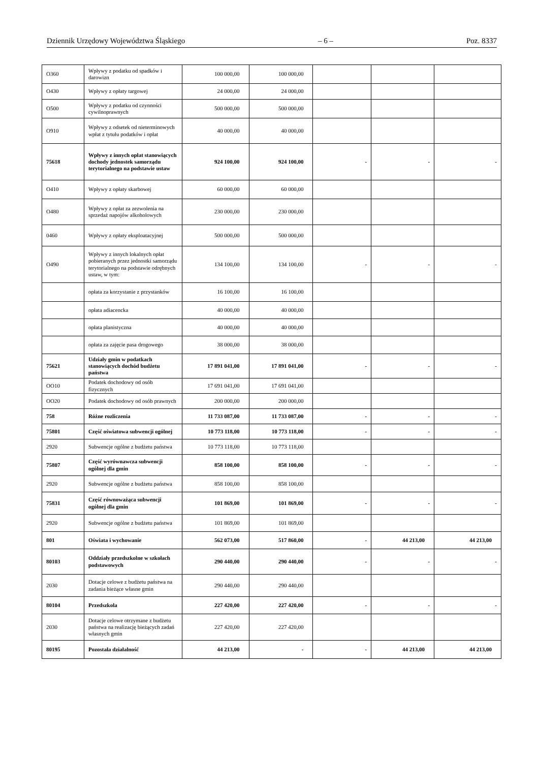Dziennik Urzędowy Województwa Śląskiego – 6 – Poz. 8337
| O360 | Wpływy z podatku od spadków i darowizn | 100 000,00 | 100 000,00 | | | |
| O430 | Wpływy z opłaty targowej | 24 000,00 | 24 000,00 | | | |
| O500 | Wpływy z podatku od czynności cywilnoprawnych | 500 000,00 | 500 000,00 | | | |
| O910 | Wpływy z odsetek od nieterminowych wpłat z tytułu podatków i opłat | 40 000,00 | 40 000,00 | | | |
| 75618 | Wpływy z innych opłat stanowiących dochody jednostek samorządu terytorialnego na podstawie ustaw | 924 100,00 | 924 100,00 | - | - | - |
| O410 | Wpływy z opłaty skarbowej | 60 000,00 | 60 000,00 | | | |
| O480 | Wpływy z opłat za zezwolenia na sprzedaż napojów alkoholowych | 230 000,00 | 230 000,00 | | | |
| 0460 | Wpływy z opłaty eksploatacyjnej | 500 000,00 | 500 000,00 | | | |
| O490 | Wpływy z innych lokalnych opłat pobieranych przez jednostki samorządu terytorialnego na podstawie odrębnych ustaw, w tym: | 134 100,00 | 134 100,00 | - | - | - |
| | opłata za korzystanie z przystanków | 16 100,00 | 16 100,00 | | | |
| | opłata adiacencka | 40 000,00 | 40 000,00 | | | |
| | opłata planistyczna | 40 000,00 | 40 000,00 | | | |
| | opłata za zajęcie pasa drogowego | 38 000,00 | 38 000,00 | | | |
| 75621 | Udziały gmin w podatkach stanowiących dochód budżetu państwa | 17 891 041,00 | 17 891 041,00 | - | - | - |
| OO10 | Podatek dochodowy od osób fizycznych | 17 691 041,00 | 17 691 041,00 | | | |
| OO20 | Podatek dochodowy od osób prawnych | 200 000,00 | 200 000,00 | | | |
| 758 | Różne rozliczenia | 11 733 087,00 | 11 733 087,00 | - | - | - |
| 75801 | Część oświatowa subwencji ogólnej | 10 773 118,00 | 10 773 118,00 | - | - | - |
| 2920 | Subwencje ogólne z budżetu państwa | 10 773 118,00 | 10 773 118,00 | | | |
| 75807 | Część wyrównawcza subwencji ogólnej dla gmin | 858 100,00 | 858 100,00 | - | - | - |
| 2920 | Subwencje ogólne z budżetu państwa | 858 100,00 | 858 100,00 | | | |
| 75831 | Część równoważąca subwencji ogólnej dla gmin | 101 869,00 | 101 869,00 | - | - | - |
| 2920 | Subwencje ogólne z budżetu państwa | 101 869,00 | 101 869,00 | | | |
| 801 | Oświata i wychowanie | 562 073,00 | 517 860,00 | - | 44 213,00 | 44 213,00 |
| 80103 | Oddziały przedszkolne w szkołach podstawowych | 290 440,00 | 290 440,00 | - | - | - |
| 2030 | Dotacje celowe z budżetu państwa na zadania bieżące własne gmin | 290 440,00 | 290 440,00 | | | |
| 80104 | Przedszkola | 227 420,00 | 227 420,00 | - | - | - |
| 2030 | Dotacje celowe otrzymane z budżetu państwa na realizację bieżących zadań własnych gmin | 227 420,00 | 227 420,00 | | | |
| 80195 | Pozostała działalność | 44 213,00 | - | - | 44 213,00 | 44 213,00 |